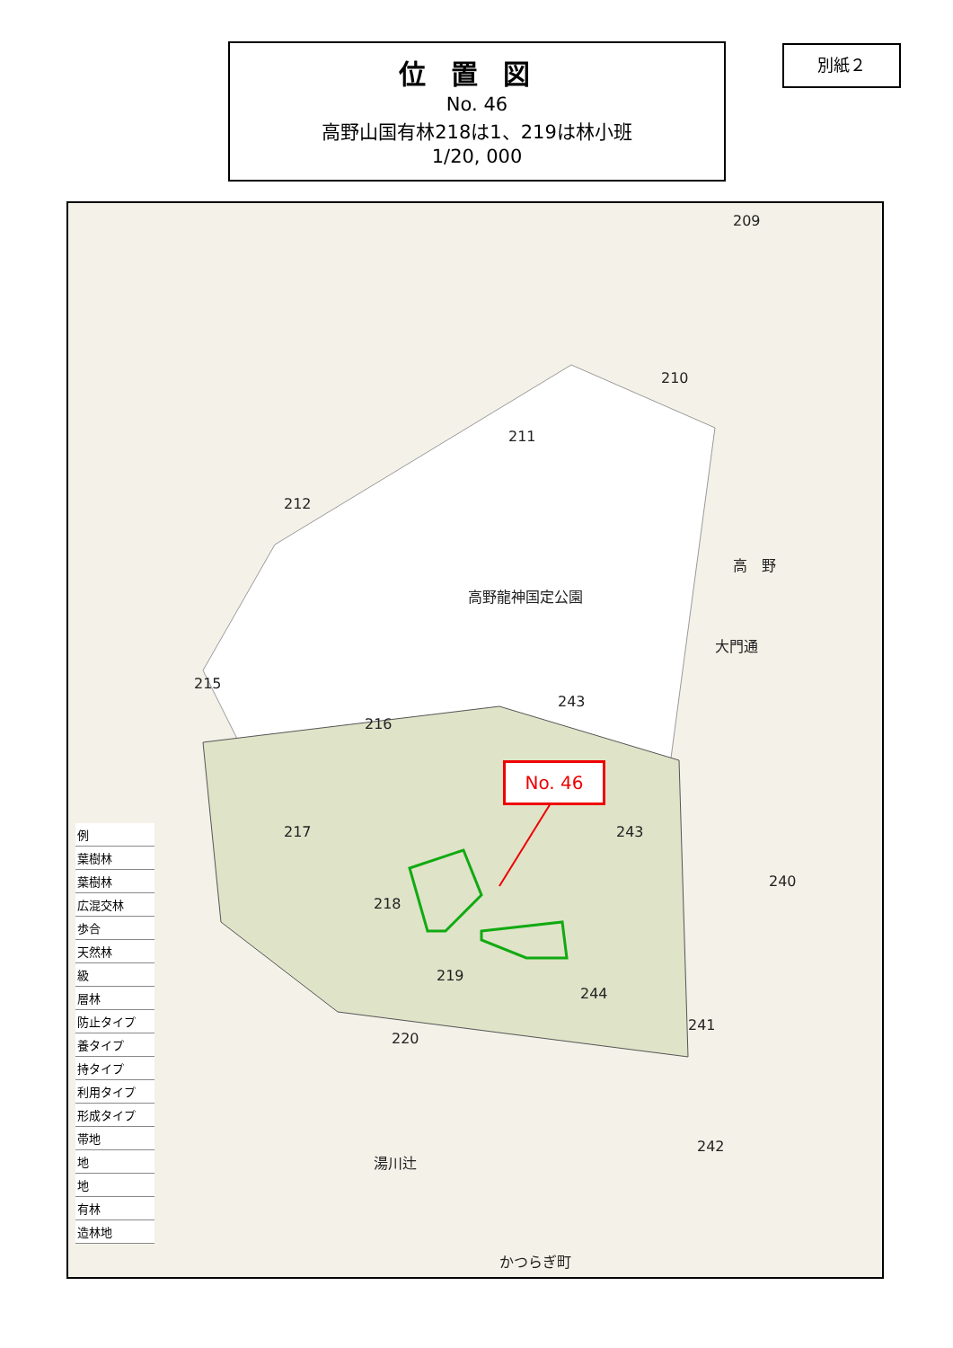位置図
No. 46
高野山国有林218は1、219は林小班
1/20, 000
別紙２
209
210
211
212
215
216
243
高野龍神国定公園
高　野
大門通
217 243
218
219
244
240
241
220
242
湯川辻
かつらぎ町
No. 46
例
葉樹林
葉樹林
広混交林
歩合
天然林
級
層林
防止タイプ
養タイプ
持タイプ
利用タイプ
形成タイプ
帯地
地
地
有林
造林地